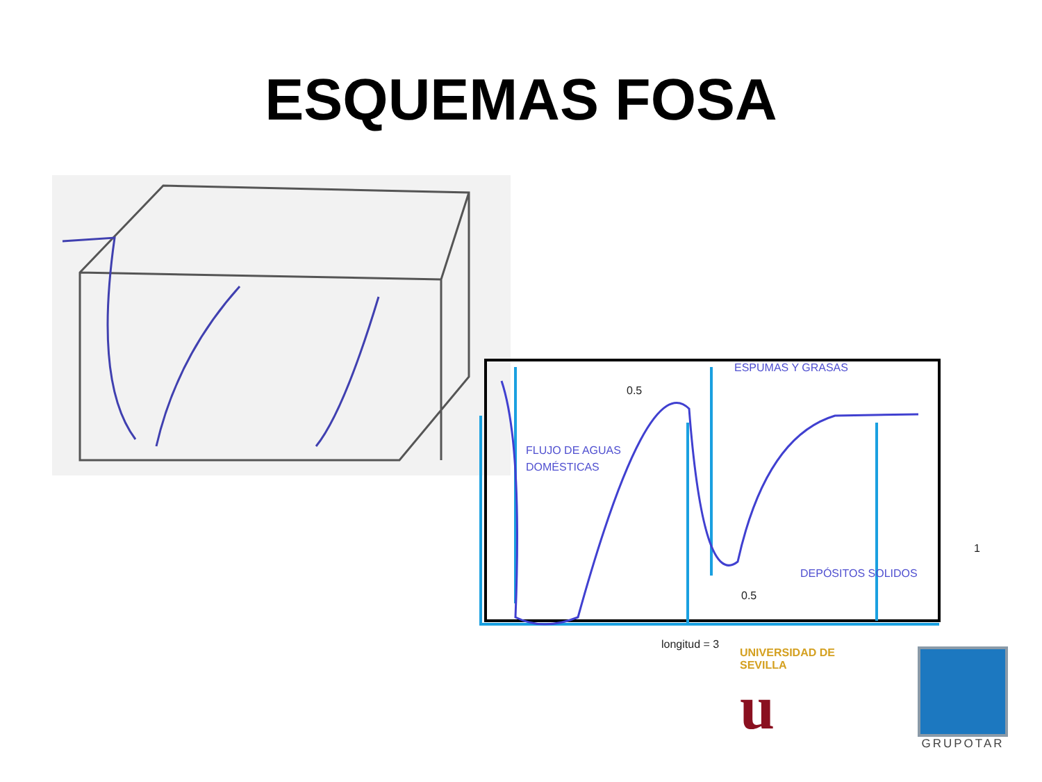ESQUEMAS FOSA
ESPUMAS Y GRASAS
0.5
FLUJO DE AGUAS
DOMÉSTICAS
1
DEPÓSITOS SOLIDOS
0.5
longitud = 3
UNIVERSIDAD DE SEVILLA
u
GRUPOTAR